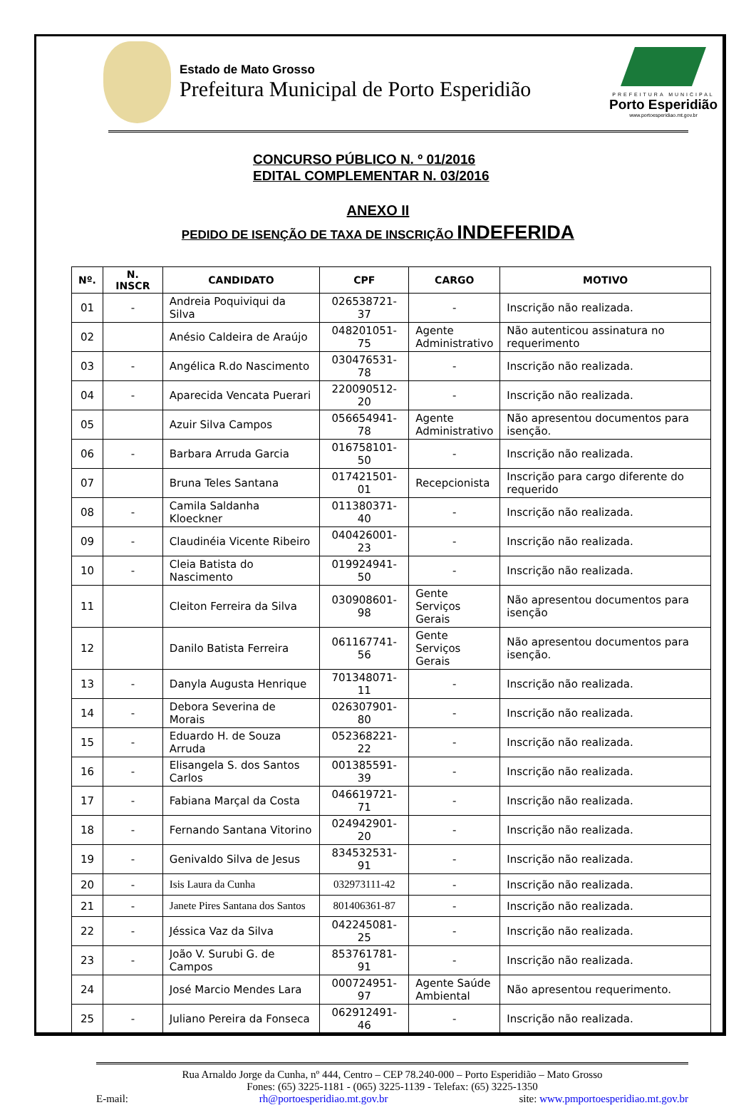Estado de Mato Grosso
Prefeitura Municipal de Porto Esperidião
PREFEITURA MUNICIPAL
Porto Esperidião
www.portoesperidiao.mt.gov.br
CONCURSO PÚBLICO N. º 01/2016
EDITAL COMPLEMENTAR N. 03/2016
ANEXO II
PEDIDO DE ISENÇÃO DE TAXA DE INSCRIÇÃO INDEFERIDA
| Nº. | N. INSCR | CANDIDATO | CPF | CARGO | MOTIVO |
| --- | --- | --- | --- | --- | --- |
| 01 | - | Andreia Poquiviqui da Silva | 026538721-37 | - | Inscrição não realizada. |
| 02 | | Anésio Caldeira de Araújo | 048201051-75 | Agente Administrativo | Não autenticou assinatura no requerimento |
| 03 | - | Angélica R.do Nascimento | 030476531-78 | - | Inscrição não realizada. |
| 04 | - | Aparecida Vencata Puerari | 220090512-20 | - | Inscrição não realizada. |
| 05 | | Azuir Silva Campos | 056654941-78 | Agente Administrativo | Não apresentou documentos para isenção. |
| 06 | - | Barbara Arruda Garcia | 016758101-50 | - | Inscrição não realizada. |
| 07 | | Bruna Teles Santana | 017421501-01 | Recepcionista | Inscrição para cargo diferente do requerido |
| 08 | - | Camila Saldanha Kloeckner | 011380371-40 | - | Inscrição não realizada. |
| 09 | - | Claudinéia Vicente Ribeiro | 040426001-23 | - | Inscrição não realizada. |
| 10 | - | Cleia Batista do Nascimento | 019924941-50 | - | Inscrição não realizada. |
| 11 | | Cleiton Ferreira da Silva | 030908601-98 | Gente Serviços Gerais | Não apresentou documentos para isenção |
| 12 | | Danilo Batista Ferreira | 061167741-56 | Gente Serviços Gerais | Não apresentou documentos para isenção. |
| 13 | - | Danyla Augusta Henrique | 701348071-11 | - | Inscrição não realizada. |
| 14 | - | Debora Severina de Morais | 026307901-80 | - | Inscrição não realizada. |
| 15 | - | Eduardo H. de Souza Arruda | 052368221-22 | - | Inscrição não realizada. |
| 16 | - | Elisangela S. dos Santos Carlos | 001385591-39 | - | Inscrição não realizada. |
| 17 | - | Fabiana Marçal da Costa | 046619721-71 | - | Inscrição não realizada. |
| 18 | - | Fernando Santana Vitorino | 024942901-20 | - | Inscrição não realizada. |
| 19 | - | Genivaldo Silva de Jesus | 834532531-91 | - | Inscrição não realizada. |
| 20 | - | Isis Laura da Cunha | 032973111-42 | - | Inscrição não realizada. |
| 21 | - | Janete Pires Santana dos Santos | 801406361-87 | - | Inscrição não realizada. |
| 22 | - | Jéssica Vaz da Silva | 042245081-25 | - | Inscrição não realizada. |
| 23 | - | João V. Surubi G. de Campos | 853761781-91 | - | Inscrição não realizada. |
| 24 | | José Marcio Mendes Lara | 000724951-97 | Agente Saúde Ambiental | Não apresentou requerimento. |
| 25 | - | Juliano Pereira da Fonseca | 062912491-46 | - | Inscrição não realizada. |
Rua Arnaldo Jorge da Cunha, nº 444, Centro – CEP 78.240-000 – Porto Esperidião – Mato Grosso
Fones: (65) 3225-1181 - (065) 3225-1139 - Telefax: (65) 3225-1350
E-mail: rh@portoesperidiao.mt.gov.br site: www.pmportoesperidiao.mt.gov.br